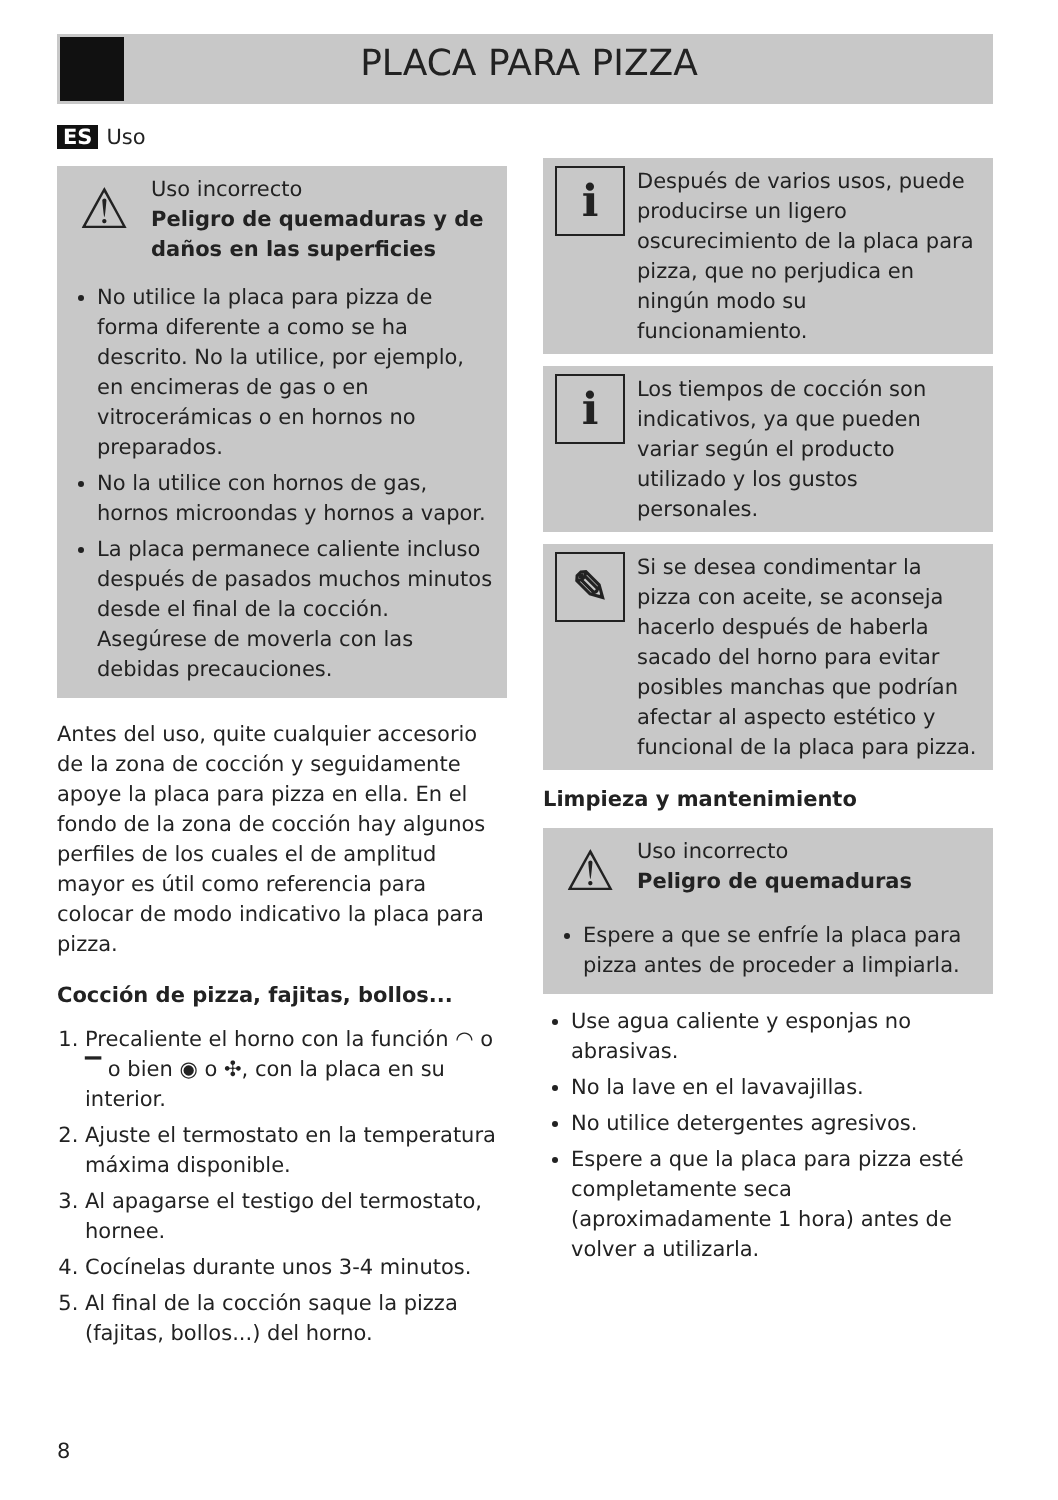PLACA PARA PIZZA
ES Uso
⚠
Uso incorrecto
Peligro de quemaduras y de daños en las superficies
No utilice la placa para pizza de forma diferente a como se ha descrito. No la utilice, por ejemplo, en encimeras de gas o en vitrocerámicas o en hornos no preparados.
No la utilice con hornos de gas, hornos microondas y hornos a vapor.
La placa permanece caliente incluso después de pasados muchos minutos desde el final de la cocción. Asegúrese de moverla con las debidas precauciones.
Antes del uso, quite cualquier accesorio de la zona de cocción y seguidamente apoye la placa para pizza en ella. En el fondo de la zona de cocción hay algunos perfiles de los cuales el de amplitud mayor es útil como referencia para colocar de modo indicativo la placa para pizza.
Cocción de pizza, fajitas, bollos...
1. Precaliente el horno con la función ◠ o ▔ o bien ◉ o ✣, con la placa en su interior.
2. Ajuste el termostato en la temperatura máxima disponible.
3. Al apagarse el testigo del termostato, hornee.
4. Cocínelas durante unos 3-4 minutos.
5. Al final de la cocción saque la pizza (fajitas, bollos...) del horno.
i
Después de varios usos, puede producirse un ligero oscurecimiento de la placa para pizza, que no perjudica en ningún modo su funcionamiento.
i
Los tiempos de cocción son indicativos, ya que pueden variar según el producto utilizado y los gustos personales.
✎
Si se desea condimentar la pizza con aceite, se aconseja hacerlo después de haberla sacado del horno para evitar posibles manchas que podrían afectar al aspecto estético y funcional de la placa para pizza.
Limpieza y mantenimiento
⚠
Uso incorrecto
Peligro de quemaduras
Espere a que se enfríe la placa para pizza antes de proceder a limpiarla.
Use agua caliente y esponjas no abrasivas.
No la lave en el lavavajillas.
No utilice detergentes agresivos.
Espere a que la placa para pizza esté completamente seca (aproximadamente 1 hora) antes de volver a utilizarla.
8